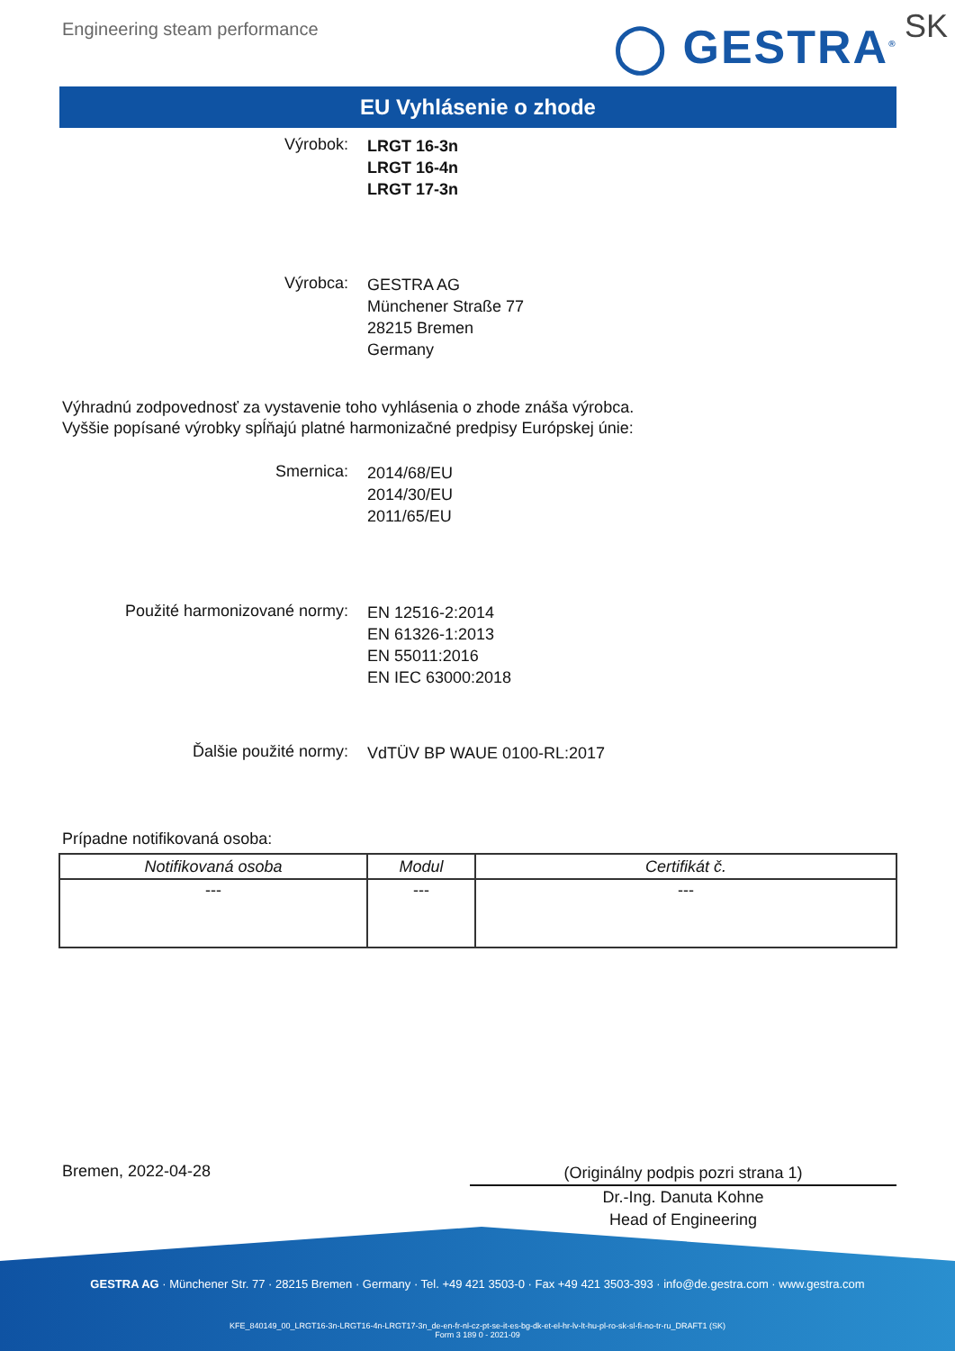Engineering steam performance ◯ GESTRA<sup>®</sup> SK
EU Vyhlásenie o zhode
Výrobok:
LRGT 16-3n
LRGT 16-4n
LRGT 17-3n
Výrobca:
GESTRA AG
Münchener Straße 77
28215 Bremen
Germany
Výhradnú zodpovednosť za vystavenie toho vyhlásenia o zhode znáša výrobca.
Vyššie popísané výrobky spĺňajú platné harmonizačné predpisy Európskej únie:
Smernica:
2014/68/EU
2014/30/EU
2011/65/EU
Použité harmonizované normy:
EN 12516-2:2014
EN 61326-1:2013
EN 55011:2016
EN IEC 63000:2018
Ďalšie použité normy:
VdTÜV BP WAUE 0100-RL:2017
Prípadne notifikovaná osoba:
| Notifikovaná osoba | Modul | Certifikát č. |
| --- | --- | --- |
| --- | --- | --- |
Bremen, 2022-04-28
(Originálny podpis pozri strana 1)
Dr.-Ing. Danuta Kohne
Head of Engineering
GESTRA AG · Münchener Str. 77 · 28215 Bremen · Germany · Tel. +49 421 3503-0 · Fax +49 421 3503-393 · info@de.gestra.com · www.gestra.com
KFE_840149_00_LRGT16-3n-LRGT16-4n-LRGT17-3n_de-en-fr-nl-cz-pt-se-it-es-bg-dk-et-el-hr-lv-lt-hu-pl-ro-sk-sl-fi-no-tr-ru_DRAFT1 (SK)
Form 3 189 0 - 2021-09